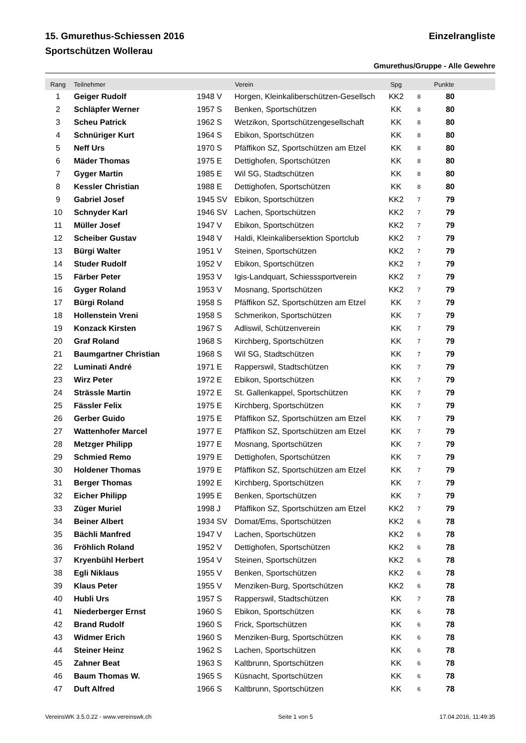15. Gmurethus-Schiessen 2016 Einzelrangliste
Sportschützen Wollerau
Gmurethus/Gruppe - Alle Gewehre
| Rang | Teilnehmer | | Verein | Spg | | Punkte | |
| --- | --- | --- | --- | --- | --- | --- | --- |
| 1 | Geiger Rudolf | 1948 V | Horgen, Kleinkaliberschützen-Gesellsch | KK2 | 8 | 80 | |
| 2 | Schläpfer Werner | 1957 S | Benken, Sportschützen | KK | 8 | 80 | |
| 3 | Scheu Patrick | 1962 S | Wetzikon, Sportschützengesellschaft | KK | 8 | 80 | |
| 4 | Schnüriger Kurt | 1964 S | Ebikon, Sportschützen | KK | 8 | 80 | |
| 5 | Neff Urs | 1970 S | Pfäffikon SZ, Sportschützen am Etzel | KK | 8 | 80 | |
| 6 | Mäder Thomas | 1975 E | Dettighofen, Sportschützen | KK | 8 | 80 | |
| 7 | Gyger Martin | 1985 E | Wil SG, Stadtschützen | KK | 8 | 80 | |
| 8 | Kessler Christian | 1988 E | Dettighofen, Sportschützen | KK | 8 | 80 | |
| 9 | Gabriel Josef | 1945 SV | Ebikon, Sportschützen | KK2 | 7 | 79 | |
| 10 | Schnyder Karl | 1946 SV | Lachen, Sportschützen | KK2 | 7 | 79 | |
| 11 | Müller Josef | 1947 V | Ebikon, Sportschützen | KK2 | 7 | 79 | |
| 12 | Scheiber Gustav | 1948 V | Haldi, Kleinkalibersektion Sportclub | KK2 | 7 | 79 | |
| 13 | Bürgi Walter | 1951 V | Steinen, Sportschützen | KK2 | 7 | 79 | |
| 14 | Studer Rudolf | 1952 V | Ebikon, Sportschützen | KK2 | 7 | 79 | |
| 15 | Färber Peter | 1953 V | Igis-Landquart, Schiesssportverein | KK2 | 7 | 79 | |
| 16 | Gyger Roland | 1953 V | Mosnang, Sportschützen | KK2 | 7 | 79 | |
| 17 | Bürgi Roland | 1958 S | Pfäffikon SZ, Sportschützen am Etzel | KK | 7 | 79 | |
| 18 | Hollenstein Vreni | 1958 S | Schmerikon, Sportschützen | KK | 7 | 79 | |
| 19 | Konzack Kirsten | 1967 S | Adliswil, Schützenverein | KK | 7 | 79 | |
| 20 | Graf Roland | 1968 S | Kirchberg, Sportschützen | KK | 7 | 79 | |
| 21 | Baumgartner Christian | 1968 S | Wil SG, Stadtschützen | KK | 7 | 79 | |
| 22 | Luminati André | 1971 E | Rapperswil, Stadtschützen | KK | 7 | 79 | |
| 23 | Wirz Peter | 1972 E | Ebikon, Sportschützen | KK | 7 | 79 | |
| 24 | Strässle Martin | 1972 E | St. Gallenkappel, Sportschützen | KK | 7 | 79 | |
| 25 | Fässler Felix | 1975 E | Kirchberg, Sportschützen | KK | 7 | 79 | |
| 26 | Gerber Guido | 1975 E | Pfäffikon SZ, Sportschützen am Etzel | KK | 7 | 79 | |
| 27 | Wattenhofer Marcel | 1977 E | Pfäffikon SZ, Sportschützen am Etzel | KK | 7 | 79 | |
| 28 | Metzger Philipp | 1977 E | Mosnang, Sportschützen | KK | 7 | 79 | |
| 29 | Schmied Remo | 1979 E | Dettighofen, Sportschützen | KK | 7 | 79 | |
| 30 | Holdener Thomas | 1979 E | Pfäffikon SZ, Sportschützen am Etzel | KK | 7 | 79 | |
| 31 | Berger Thomas | 1992 E | Kirchberg, Sportschützen | KK | 7 | 79 | |
| 32 | Eicher Philipp | 1995 E | Benken, Sportschützen | KK | 7 | 79 | |
| 33 | Züger Muriel | 1998 J | Pfäffikon SZ, Sportschützen am Etzel | KK2 | 7 | 79 | |
| 34 | Beiner Albert | 1934 SV | Domat/Ems, Sportschützen | KK2 | 6 | 78 | |
| 35 | Bächli Manfred | 1947 V | Lachen, Sportschützen | KK2 | 6 | 78 | |
| 36 | Fröhlich Roland | 1952 V | Dettighofen, Sportschützen | KK2 | 6 | 78 | |
| 37 | Kryenbühl Herbert | 1954 V | Steinen, Sportschützen | KK2 | 6 | 78 | |
| 38 | Egli Niklaus | 1955 V | Benken, Sportschützen | KK2 | 6 | 78 | |
| 39 | Klaus Peter | 1955 V | Menziken-Burg, Sportschützen | KK2 | 6 | 78 | |
| 40 | Hubli Urs | 1957 S | Rapperswil, Stadtschützen | KK | 7 | 78 | |
| 41 | Niederberger Ernst | 1960 S | Ebikon, Sportschützen | KK | 6 | 78 | |
| 42 | Brand Rudolf | 1960 S | Frick, Sportschützen | KK | 6 | 78 | |
| 43 | Widmer Erich | 1960 S | Menziken-Burg, Sportschützen | KK | 6 | 78 | |
| 44 | Steiner Heinz | 1962 S | Lachen, Sportschützen | KK | 6 | 78 | |
| 45 | Zahner Beat | 1963 S | Kaltbrunn, Sportschützen | KK | 6 | 78 | |
| 46 | Baum Thomas W. | 1965 S | Küsnacht, Sportschützen | KK | 6 | 78 | |
| 47 | Duft Alfred | 1966 S | Kaltbrunn, Sportschützen | KK | 6 | 78 | |
VereinsWK 3.5.0.22 - www.vereinswk.ch Seite 1 von 5 17.04.2016, 11:49:35